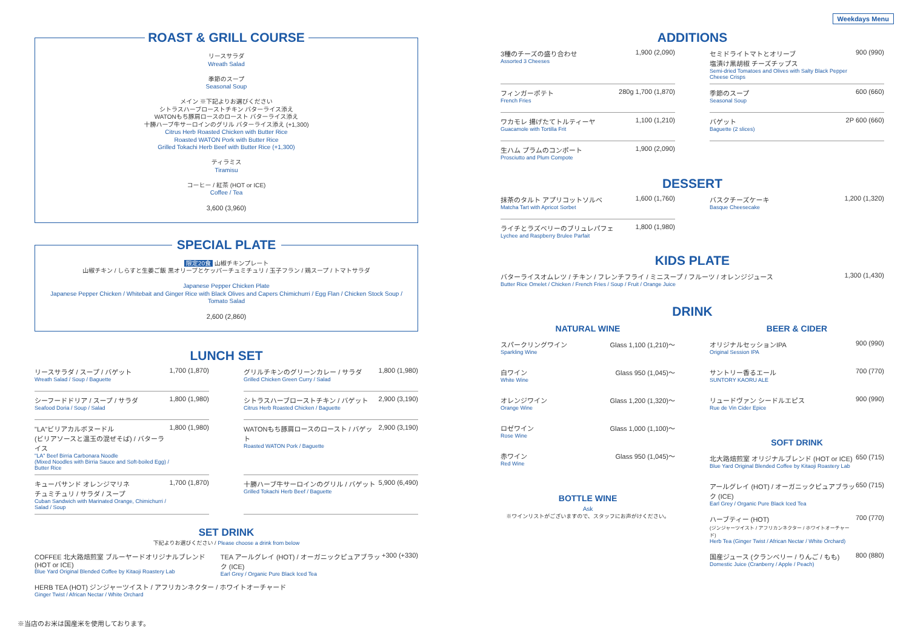Weekdays Menu
ROAST & GRILL COURSE
リースサラダ
Wreath Salad
季節のスープ
Seasonal Soup
メイン ※下記よりお選びください
シトラスハーブローストチキン バターライス添え
WATONもち豚肩ロースのロースト バターライス添え
十勝ハーブ牛サーロインのグリル バターライス添え (+1,300)
Citrus Herb Roasted Chicken with Butter Rice
Roasted WATON Pork with Butter Rice
Grilled Tokachi Herb Beef with Butter Rice (+1,300)
ティラミス
Tiramisu
コーヒー / 紅茶 (HOT or ICE)
Coffee / Tea
3,600 (3,960)
SPECIAL PLATE
限定20食 山椒チキンプレート
山椒チキン / しらすと生姜ご飯 黒オリーブとケッパーチュミチュリ / 玉子フラン / 鶏スープ / トマトサラダ
Japanese Pepper Chicken Plate
Japanese Pepper Chicken / Whitebait and Ginger Rice with Black Olives and Capers Chimichurri / Egg Flan / Chicken Stock Soup / Tomato Salad
2,600 (2,860)
LUNCH SET
リースサラダ / スープ / バゲット
Wreath Salad / Soup / Baguette
1,700 (1,870)
グリルチキンのグリーンカレー / サラダ
Grilled Chicken Green Curry / Salad
1,800 (1,980)
シーフードドリア / スープ / サラダ
Seafood Doria / Soup / Salad
1,800 (1,980)
シトラスハーブローストチキン / バゲット
Citrus Herb Roasted Chicken / Baguette
2,900 (3,190)
"LA"ビリアカルボヌードル
(ビリアソースと温玉の混ぜそば) / バターライス
"LA" Beef Birria Carbonara Noodle
(Mixed Noodles with Birria Sauce and Soft-boiled Egg) / Butter Rice
1,800 (1,980)
WATONもち豚肩ロースのロースト / バゲット
Roasted WATON Pork / Baguette
2,900 (3,190)
キューバサンド オレンジマリネ
チュミチュリ / サラダ / スープ
Cuban Sandwich with Marinated Orange, Chimichurri / Salad / Soup
1,700 (1,870)
十勝ハーブ牛サーロインのグリル / バゲット
Grilled Tokachi Herb Beef / Baguette
5,900 (6,490)
SET DRINK
下記よりお選びください / Please choose a drink from below
COFFEE 北大路焙煎室 ブルーヤードオリジナルブレンド (HOT or ICE)
Blue Yard Original Blended Coffee by Kitaoji Roastery Lab
TEA アールグレイ (HOT) / オーガニックピュアブラック (ICE)
Earl Grey / Organic Pure Black Iced Tea
+300 (+330)
HERB TEA (HOT) ジンジャーツイスト / アフリカンネクター / ホワイトオーチャード
Ginger Twist / African Nectar / White Orchard
※当店のお米は国産米を使用しております。
ADDITIONS
3種のチーズの盛り合わせ
Assorted 3 Cheeses
1,900 (2,090)
セミドライトマトとオリーブ
塩漬け黒胡椒 チーズチップス
Semi-dried Tomatoes and Olives with Salty Black Pepper Cheese Crisps
900 (990)
フィンガーポテト
French Fries
280g 1,700 (1,870)
季節のスープ
Seasonal Soup
600 (660)
ワカモレ 揚げたてトルティーヤ
Guacamole with Tortilla Frit
1,100 (1,210)
バゲット
Baguette (2 slices)
2P 600 (660)
生ハム プラムのコンポート
Prosciutto and Plum Compote
1,900 (2,090)
DESSERT
抹茶のタルト アプリコットソルベ
Matcha Tart with Apricot Sorbet
1,600 (1,760)
バスクチーズケーキ
Basque Cheesecake
1,200 (1,320)
ライチとラズベリーのブリュレパフェ
Lychee and Raspberry Brulee Parfait
1,800 (1,980)
KIDS PLATE
バターライスオムレツ / チキン / フレンチフライ / ミニスープ / フルーツ / オレンジジュース
Butter Rice Omelet / Chicken / French Fries / Soup / Fruit / Orange Juice
1,300 (1,430)
DRINK
NATURAL WINE
スパークリングワイン
Sparkling Wine
Glass 1,100 (1,210)〜
白ワイン
White Wine
Glass 950 (1,045)〜
オレンジワイン
Orange Wine
Glass 1,200 (1,320)〜
ロゼワイン
Rose Wine
Glass 1,000 (1,100)〜
赤ワイン
Red Wine
Glass 950 (1,045)〜
BOTTLE WINE
Ask
※ワインリストがございますので、スタッフにお声がけください。
BEER & CIDER
オリジナルセッションIPA
Original Session IPA
900 (990)
サントリー香るエール
SUNTORY KAORU ALE
700 (770)
リュードヴァン シードルエピス
Rue de Vin Cider Epice
900 (990)
SOFT DRINK
北大路焙煎室 オリジナルブレンド (HOT or ICE)
Blue Yard Original Blended Coffee by Kitaoji Roastery Lab
650 (715)
アールグレイ (HOT) / オーガニックピュアブラック (ICE)
Earl Grey / Organic Pure Black Iced Tea
650 (715)
ハーブティー (HOT)
(ジンジャーツイスト / アフリカンネクター / ホワイトオーチャード)
Herb Tea (Ginger Twist / African Nectar / White Orchard)
700 (770)
国産ジュース (クランベリー / りんご / もも)
Domestic Juice (Cranberry / Apple / Peach)
800 (880)